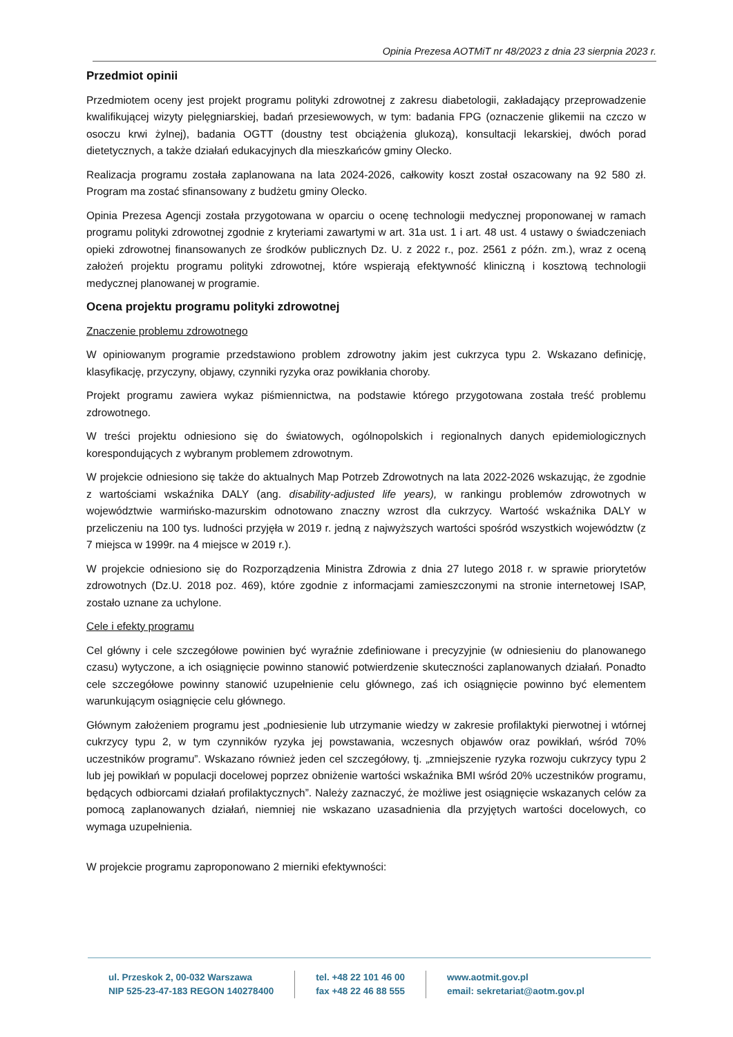Opinia Prezesa AOTMiT nr 48/2023 z dnia 23 sierpnia 2023 r.
Przedmiot opinii
Przedmiotem oceny jest projekt programu polityki zdrowotnej z zakresu diabetologii, zakładający przeprowadzenie kwalifikującej wizyty pielęgniarskiej, badań przesiewowych, w tym: badania FPG (oznaczenie glikemii na czczo w osoczu krwi żylnej), badania OGTT (doustny test obciążenia glukozą), konsultacji lekarskiej, dwóch porad dietetycznych, a także działań edukacyjnych dla mieszkańców gminy Olecko.
Realizacja programu została zaplanowana na lata 2024-2026, całkowity koszt został oszacowany na 92 580 zł. Program ma zostać sfinansowany z budżetu gminy Olecko.
Opinia Prezesa Agencji została przygotowana w oparciu o ocenę technologii medycznej proponowanej w ramach programu polityki zdrowotnej zgodnie z kryteriami zawartymi w art. 31a ust. 1 i art. 48 ust. 4 ustawy o świadczeniach opieki zdrowotnej finansowanych ze środków publicznych Dz. U. z 2022 r., poz. 2561 z późn. zm.), wraz z oceną założeń projektu programu polityki zdrowotnej, które wspierają efektywność kliniczną i kosztową technologii medycznej planowanej w programie.
Ocena projektu programu polityki zdrowotnej
Znaczenie problemu zdrowotnego
W opiniowanym programie przedstawiono problem zdrowotny jakim jest cukrzyca typu 2. Wskazano definicję, klasyfikację, przyczyny, objawy, czynniki ryzyka oraz powikłania choroby.
Projekt programu zawiera wykaz piśmiennictwa, na podstawie którego przygotowana została treść problemu zdrowotnego.
W treści projektu odniesiono się do światowych, ogólnopolskich i regionalnych danych epidemiologicznych korespondujących z wybranym problemem zdrowotnym.
W projekcie odniesiono się także do aktualnych Map Potrzeb Zdrowotnych na lata 2022-2026 wskazując, że zgodnie z wartościami wskaźnika DALY (ang. disability-adjusted life years), w rankingu problemów zdrowotnych w województwie warmińsko-mazurskim odnotowano znaczny wzrost dla cukrzycy. Wartość wskaźnika DALY w przeliczeniu na 100 tys. ludności przyjęła w 2019 r. jedną z najwyższych wartości spośród wszystkich województw (z 7 miejsca w 1999r. na 4 miejsce w 2019 r.).
W projekcie odniesiono się do Rozporządzenia Ministra Zdrowia z dnia 27 lutego 2018 r. w sprawie priorytetów zdrowotnych (Dz.U. 2018 poz. 469), które zgodnie z informacjami zamieszczonymi na stronie internetowej ISAP, zostało uznane za uchylone.
Cele i efekty programu
Cel główny i cele szczegółowe powinien być wyraźnie zdefiniowane i precyzyjnie (w odniesieniu do planowanego czasu) wytyczone, a ich osiągnięcie powinno stanowić potwierdzenie skuteczności zaplanowanych działań. Ponadto cele szczegółowe powinny stanowić uzupełnienie celu głównego, zaś ich osiągnięcie powinno być elementem warunkującym osiągnięcie celu głównego.
Głównym założeniem programu jest „podniesienie lub utrzymanie wiedzy w zakresie profilaktyki pierwotnej i wtórnej cukrzycy typu 2, w tym czynników ryzyka jej powstawania, wczesnych objawów oraz powikłań, wśród 70% uczestników programu”. Wskazano również jeden cel szczegółowy, tj. „zmniejszenie ryzyka rozwoju cukrzycy typu 2 lub jej powikłań w populacji docelowej poprzez obniżenie wartości wskaźnika BMI wśród 20% uczestników programu, będących odbiorcami działań profilaktycznych”. Należy zaznaczyć, że możliwe jest osiągnięcie wskazanych celów za pomocą zaplanowanych działań, niemniej nie wskazano uzasadnienia dla przyjętych wartości docelowych, co wymaga uzupełnienia.
W projekcie programu zaproponowano 2 mierniki efektywności:
ul. Przeskok 2, 00-032 Warszawa
NIP 525-23-47-183 REGON 140278400
tel. +48 22 101 46 00
fax +48 22 46 88 555
www.aotmit.gov.pl
email: sekretariat@aotm.gov.pl